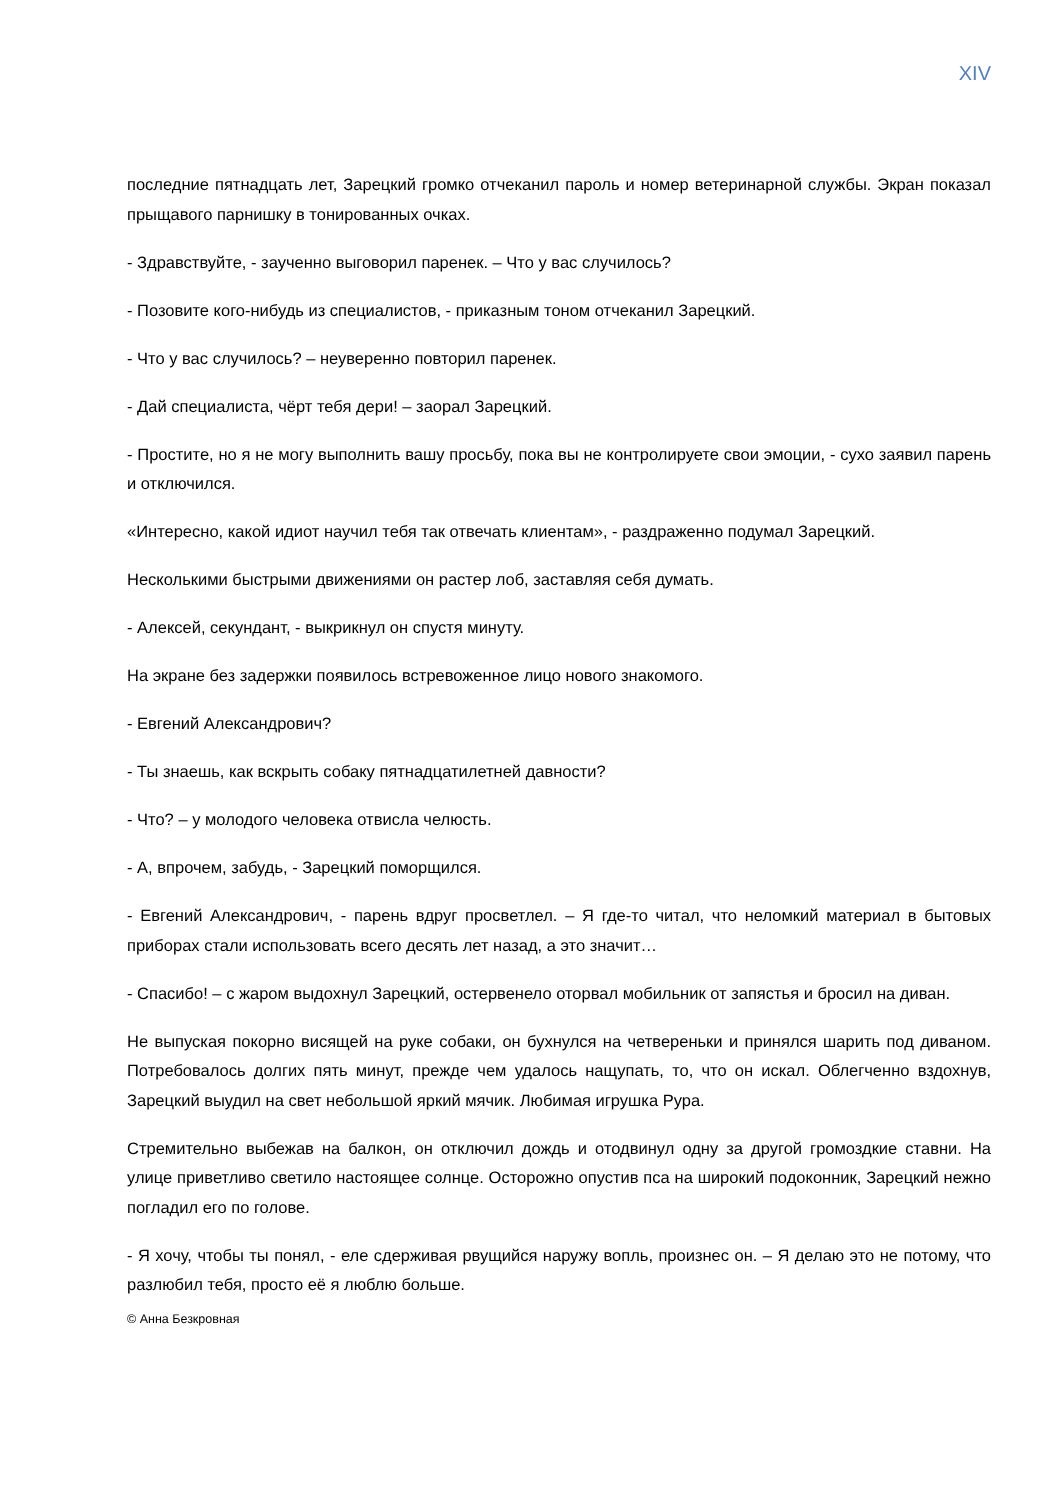XIV
последние пятнадцать лет, Зарецкий громко отчеканил пароль и номер ветеринарной службы. Экран показал прыщавого парнишку в тонированных очках.
- Здравствуйте, - заученно выговорил паренек. – Что у вас случилось?
- Позовите кого-нибудь из специалистов, - приказным тоном отчеканил Зарецкий.
- Что у вас случилось? – неуверенно повторил паренек.
- Дай специалиста, чёрт тебя дери! – заорал Зарецкий.
- Простите, но я не могу выполнить вашу просьбу, пока вы не контролируете свои эмоции, - сухо заявил парень и отключился.
«Интересно, какой идиот научил тебя так отвечать клиентам», - раздраженно подумал Зарецкий.
Несколькими быстрыми движениями он растер лоб, заставляя себя думать.
- Алексей, секундант, - выкрикнул он спустя минуту.
На экране без задержки появилось встревоженное лицо нового знакомого.
- Евгений Александрович?
- Ты знаешь, как вскрыть собаку пятнадцатилетней давности?
- Что? – у молодого человека отвисла челюсть.
- А, впрочем, забудь, - Зарецкий поморщился.
- Евгений Александрович, - парень вдруг просветлел. – Я где-то читал, что неломкий материал в бытовых приборах стали использовать всего десять лет назад, а это значит…
- Спасибо! – с жаром выдохнул Зарецкий, остервенело оторвал мобильник от запястья и бросил на диван.
Не выпуская покорно висящей на руке собаки, он бухнулся на четвереньки и принялся шарить под диваном. Потребовалось долгих пять минут, прежде чем удалось нащупать, то, что он искал. Облегченно вздохнув, Зарецкий выудил на свет небольшой яркий мячик. Любимая игрушка Рура.
Стремительно выбежав на балкон, он отключил дождь и отодвинул одну за другой громоздкие ставни. На улице приветливо светило настоящее солнце. Осторожно опустив пса на широкий подоконник, Зарецкий нежно погладил его по голове.
- Я хочу, чтобы ты понял, - еле сдерживая рвущийся наружу вопль, произнес он. – Я делаю это не потому, что разлюбил тебя, просто её я люблю больше.
© Анна Безкровная